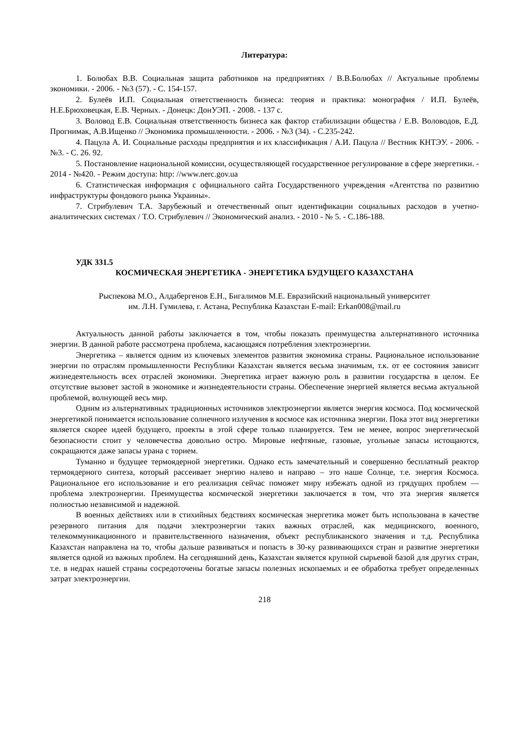Литература:
1. Болюбах В.В. Социальная защита работников на предприятиях / В.В.Болюбах // Актуальные проблемы экономики. - 2006. - №3 (57). - С. 154-157.
2. Булеёв И.П. Социальная ответственность бизнеса: теория и практика: монография / И.П. Булеёв, Н.Е.Брюховецкая, Е.В. Черных. - Донецк: ДонУЭП. - 2008. - 137 с.
3. Воловод Е.В. Социальная ответственность бизнеса как фактор стабилизации общества / Е.В. Воловодов, Е.Д. Прогнимак, А.В.Ищенко // Экономика промышленности. - 2006. - №3 (34). - С.235-242.
4. Пацула А. И. Социальные расходы предприятия и их классификация / А.И. Пацула // Вестник КНТЭУ. - 2006. - №3. - С. 26. 92.
5. Постановление национальной комиссии, осуществляющей государственное регулирование в сфере энергетики. - 2014 - №420. - Режим доступа: http: //www.nerc.gov.ua
6. Статистическая информация с официального сайта Государственного учреждения «Агентства по развитию инфраструктуры фондового рынка Украины».
7. Стрибулевич Т.А. Зарубежный и отечественный опыт идентификации социальных расходов в учетно-аналитических системах / Т.О. Стрибулевич // Экономический анализ. - 2010 - № 5. - С.186-188.
УДК 331.5
КОСМИЧЕСКАЯ ЭНЕРГЕТИКА - ЭНЕРГЕТИКА БУДУЩЕГО КАЗАХСТАНА
Рыспекова М.О., Алдабергенов Е.Н., Бигалимов М.Е. Евразийский национальный университет
им. Л.Н. Гумилева, г. Астана, Республика Казахстан E-mail: Erkan008@mail.ru
Актуальность данной работы заключается в том, чтобы показать преимущества альтернативного источника энергии. В данной работе рассмотрена проблема, касающаяся потребления электроэнергии.
Энергетика – является одним из ключевых элементов развития экономика страны. Рациональное использование энергии по отраслям промышленности Республики Казахстан является весьма значимым, т.к. от ее состояния зависит жизнедеятельность всех отраслей экономики. Энергетика играет важную роль в развитии государства в целом. Ее отсутствие вызовет застой в экономике и жизнедеятельности страны. Обеспечение энергией является весьма актуальной проблемой, волнующей весь мир.
Одним из альтернативных традиционных источников электроэнергии является энергия космоса. Под космической энергетикой понимается использование солнечного излучения в космосе как источника энергии. Пока этот вид энергетики является скорее идеей будущего, проекты в этой сфере только планируется. Тем не менее, вопрос энергетической безопасности стоит у человечества довольно остро. Мировые нефтяные, газовые, угольные запасы истощаются, сокращаются даже запасы урана с торием.
Туманно и будущее термоядерной энергетики. Однако есть замечательный и совершенно бесплатный реактор термоядерного синтеза, который рассеивает энергию налево и направо – это наше Солнце, т.е. энергия Космоса. Рациональное его использование и его реализация сейчас поможет миру избежать одной из грядущих проблем — проблема электроэнергии. Преимущества космической энергетики заключается в том, что эта энергия является полностью независимой и надежной.
В военных действиях или в стихийных бедствиях космическая энергетика может быть использована в качестве резервного питания для подачи электроэнергии таких важных отраслей, как медицинского, военного, телекоммуникационного и правительственного назначения, объект республиканского значения и т.д. Республика Казахстан направлена на то, чтобы дальше развиваться и попасть в 30-ку развивающихся стран и развитие энергетики является одной из важных проблем. На сегодняшний день, Казахстан является крупной сырьевой базой для других стран, т.е. в недрах нашей страны сосредоточены богатые запасы полезных ископаемых и ее обработка требует определенных затрат электроэнергии.
218